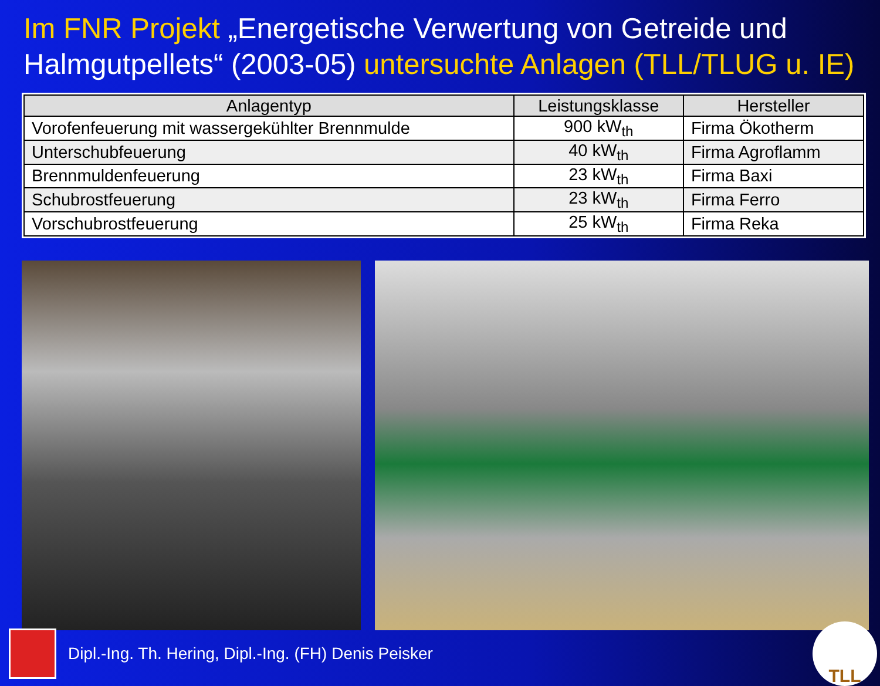Im FNR Projekt „Energetische Verwertung von Getreide und Halmgutpellets“ (2003-05) untersuchte Anlagen (TLL/TLUG u. IE)
| Anlagentyp | Leistungsklasse | Hersteller |
| --- | --- | --- |
| Vorofenfeuerung mit wassergekühlter Brennmulde | 900 kW<sub>th</sub> | Firma Ökotherm |
| Unterschubfeuerung | 40 kW<sub>th</sub> | Firma Agroflamm |
| Brennmuldenfeuerung | 23 kW<sub>th</sub> | Firma Baxi |
| Schubrostfeuerung | 23 kW<sub>th</sub> | Firma Ferro |
| Vorschubrostfeuerung | 25 kW<sub>th</sub> | Firma Reka |
Dipl.-Ing. Th. Hering, Dipl.-Ing. (FH) Denis Peisker
TLL